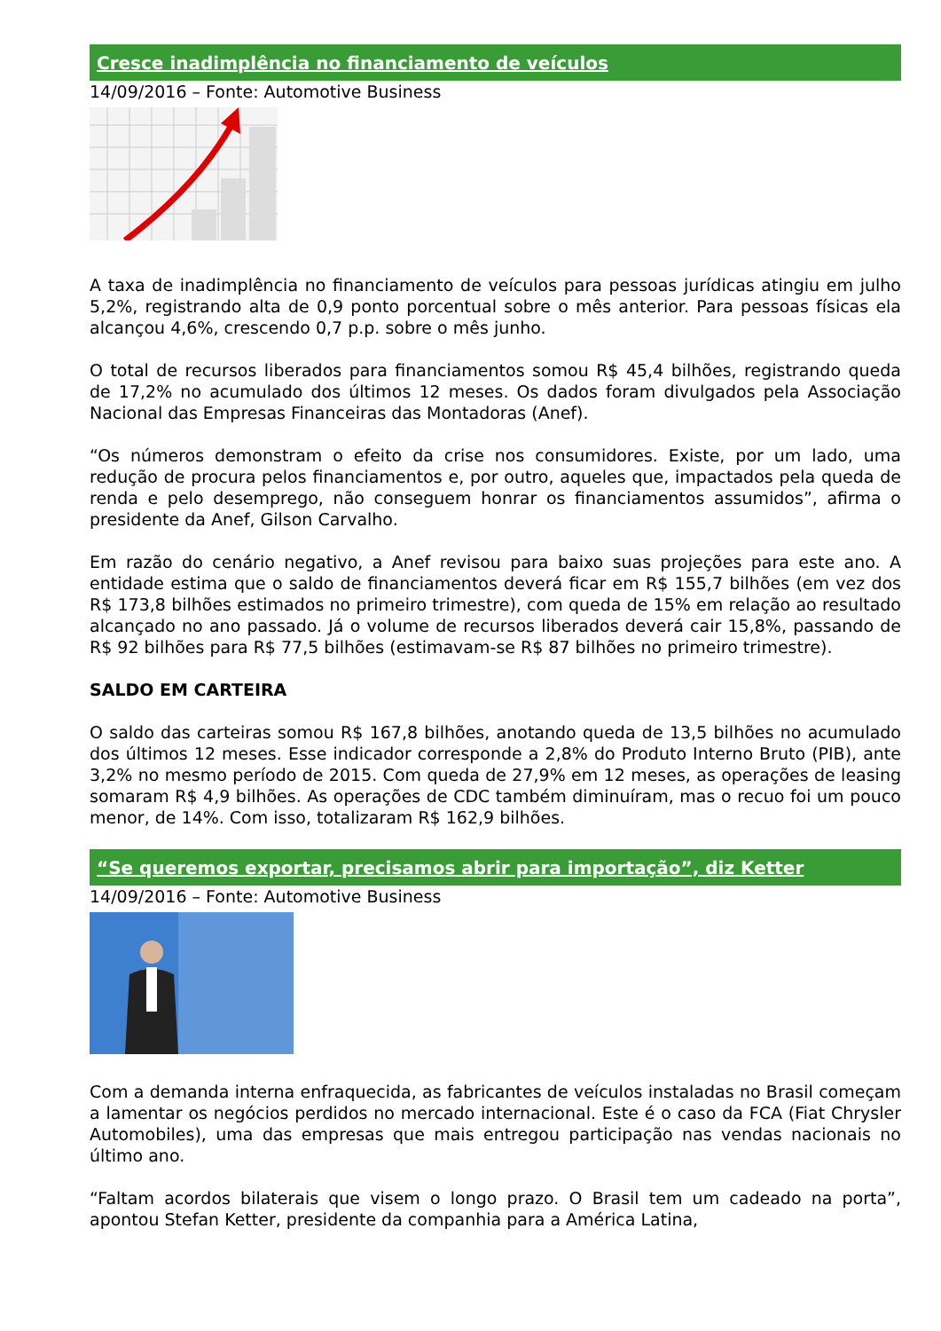Cresce inadimplência no financiamento de veículos
14/09/2016 – Fonte: Automotive Business
A taxa de inadimplência no financiamento de veículos para pessoas jurídicas atingiu em julho 5,2%, registrando alta de 0,9 ponto porcentual sobre o mês anterior. Para pessoas físicas ela alcançou 4,6%, crescendo 0,7 p.p. sobre o mês junho.
O total de recursos liberados para financiamentos somou R$ 45,4 bilhões, registrando queda de 17,2% no acumulado dos últimos 12 meses. Os dados foram divulgados pela Associação Nacional das Empresas Financeiras das Montadoras (Anef).
“Os números demonstram o efeito da crise nos consumidores. Existe, por um lado, uma redução de procura pelos financiamentos e, por outro, aqueles que, impactados pela queda de renda e pelo desemprego, não conseguem honrar os financiamentos assumidos”, afirma o presidente da Anef, Gilson Carvalho.
Em razão do cenário negativo, a Anef revisou para baixo suas projeções para este ano. A entidade estima que o saldo de financiamentos deverá ficar em R$ 155,7 bilhões (em vez dos R$ 173,8 bilhões estimados no primeiro trimestre), com queda de 15% em relação ao resultado alcançado no ano passado. Já o volume de recursos liberados deverá cair 15,8%, passando de R$ 92 bilhões para R$ 77,5 bilhões (estimavam-se R$ 87 bilhões no primeiro trimestre).
SALDO EM CARTEIRA
O saldo das carteiras somou R$ 167,8 bilhões, anotando queda de 13,5 bilhões no acumulado dos últimos 12 meses. Esse indicador corresponde a 2,8% do Produto Interno Bruto (PIB), ante 3,2% no mesmo período de 2015. Com queda de 27,9% em 12 meses, as operações de leasing somaram R$ 4,9 bilhões. As operações de CDC também diminuíram, mas o recuo foi um pouco menor, de 14%. Com isso, totalizaram R$ 162,9 bilhões.
“Se queremos exportar, precisamos abrir para importação”, diz Ketter
14/09/2016 – Fonte: Automotive Business
Com a demanda interna enfraquecida, as fabricantes de veículos instaladas no Brasil começam a lamentar os negócios perdidos no mercado internacional. Este é o caso da FCA (Fiat Chrysler Automobiles), uma das empresas que mais entregou participação nas vendas nacionais no último ano.
“Faltam acordos bilaterais que visem o longo prazo. O Brasil tem um cadeado na porta”, apontou Stefan Ketter, presidente da companhia para a América Latina,